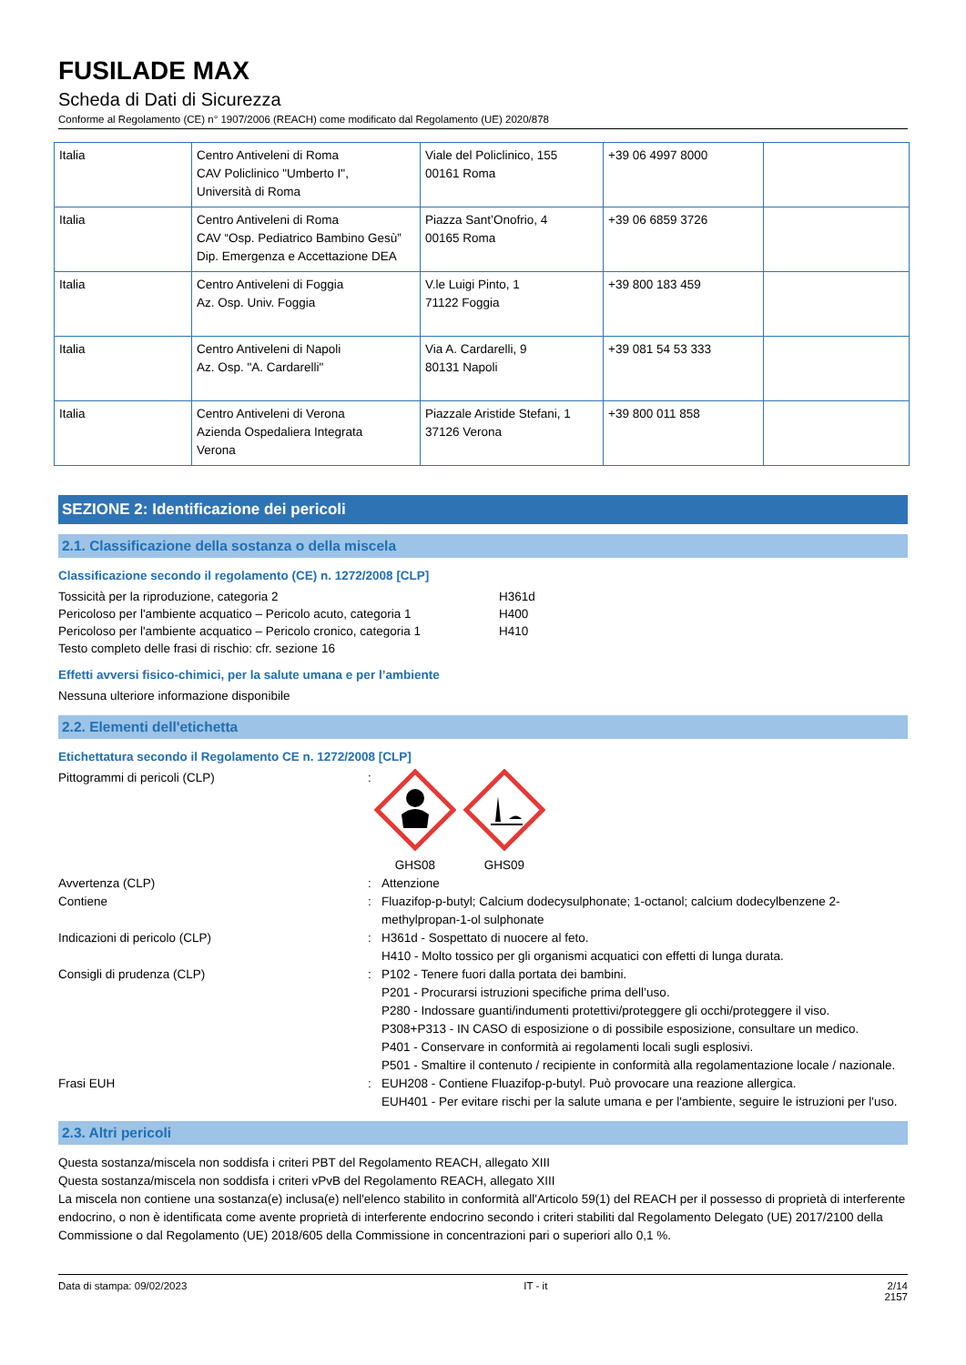FUSILADE MAX
Scheda di Dati di Sicurezza
Conforme al Regolamento (CE) n° 1907/2006 (REACH) come modificato dal Regolamento (UE) 2020/878
| Italia | Centro Antiveleni di Roma CAV Policlinico "Umberto I", Università di Roma | Viale del Policlinico, 155 00161 Roma | +39 06 4997 8000 | |
| Italia | Centro Antiveleni di Roma CAV “Osp. Pediatrico Bambino Gesù” Dip. Emergenza e Accettazione DEA | Piazza Sant’Onofrio, 4 00165 Roma | +39 06 6859 3726 | |
| Italia | Centro Antiveleni di Foggia Az. Osp. Univ. Foggia | V.le Luigi Pinto, 1 71122 Foggia | +39 800 183 459 | |
| Italia | Centro Antiveleni di Napoli Az. Osp. "A. Cardarelli" | Via A. Cardarelli, 9 80131 Napoli | +39 081 54 53 333 | |
| Italia | Centro Antiveleni di Verona Azienda Ospedaliera Integrata Verona | Piazzale Aristide Stefani, 1 37126 Verona | +39 800 011 858 | |
SEZIONE 2: Identificazione dei pericoli
2.1. Classificazione della sostanza o della miscela
Classificazione secondo il regolamento (CE) n. 1272/2008 [CLP]
| Tossicità per la riproduzione, categoria 2 | H361d |
| Pericoloso per l'ambiente acquatico – Pericolo acuto, categoria 1 | H400 |
| Pericoloso per l'ambiente acquatico – Pericolo cronico, categoria 1 | H410 |
| Testo completo delle frasi di rischio: cfr. sezione 16 | |
Effetti avversi fisico-chimici, per la salute umana e per l’ambiente
Nessuna ulteriore informazione disponibile
2.2. Elementi dell'etichetta
Etichettatura secondo il Regolamento CE n. 1272/2008 [CLP]
Pittogrammi di pericoli (CLP)
:
GHS08
GHS09
Avvertenza (CLP)
:
Attenzione
Contiene
:
Fluazifop-p-butyl; Calcium dodecysulphonate; 1-octanol; calcium dodecylbenzene 2-methylpropan-1-ol sulphonate
Indicazioni di pericolo (CLP)
:
H361d - Sospettato di nuocere al feto.
H410 - Molto tossico per gli organismi acquatici con effetti di lunga durata.
Consigli di prudenza (CLP)
:
P102 - Tenere fuori dalla portata dei bambini.
P201 - Procurarsi istruzioni specifiche prima dell’uso.
P280 - Indossare guanti/indumenti protettivi/proteggere gli occhi/proteggere il viso.
P308+P313 - IN CASO di esposizione o di possibile esposizione, consultare un medico.
P401 - Conservare in conformità ai regolamenti locali sugli esplosivi.
P501 - Smaltire il contenuto / recipiente in conformità alla regolamentazione locale / nazionale.
Frasi EUH
:
EUH208 - Contiene Fluazifop-p-butyl. Può provocare una reazione allergica.
EUH401 - Per evitare rischi per la salute umana e per l'ambiente, seguire le istruzioni per l'uso.
2.3. Altri pericoli
Questa sostanza/miscela non soddisfa i criteri PBT del Regolamento REACH, allegato XIII
Questa sostanza/miscela non soddisfa i criteri vPvB del Regolamento REACH, allegato XIII
La miscela non contiene una sostanza(e) inclusa(e) nell'elenco stabilito in conformità all'Articolo 59(1) del REACH per il possesso di proprietà di interferente endocrino, o non è identificata come avente proprietà di interferente endocrino secondo i criteri stabiliti dal Regolamento Delegato (UE) 2017/2100 della Commissione o dal Regolamento (UE) 2018/605 della Commissione in concentrazioni pari o superiori allo 0,1 %.
Data di stampa: 09/02/2023 IT - it 2/14
2157